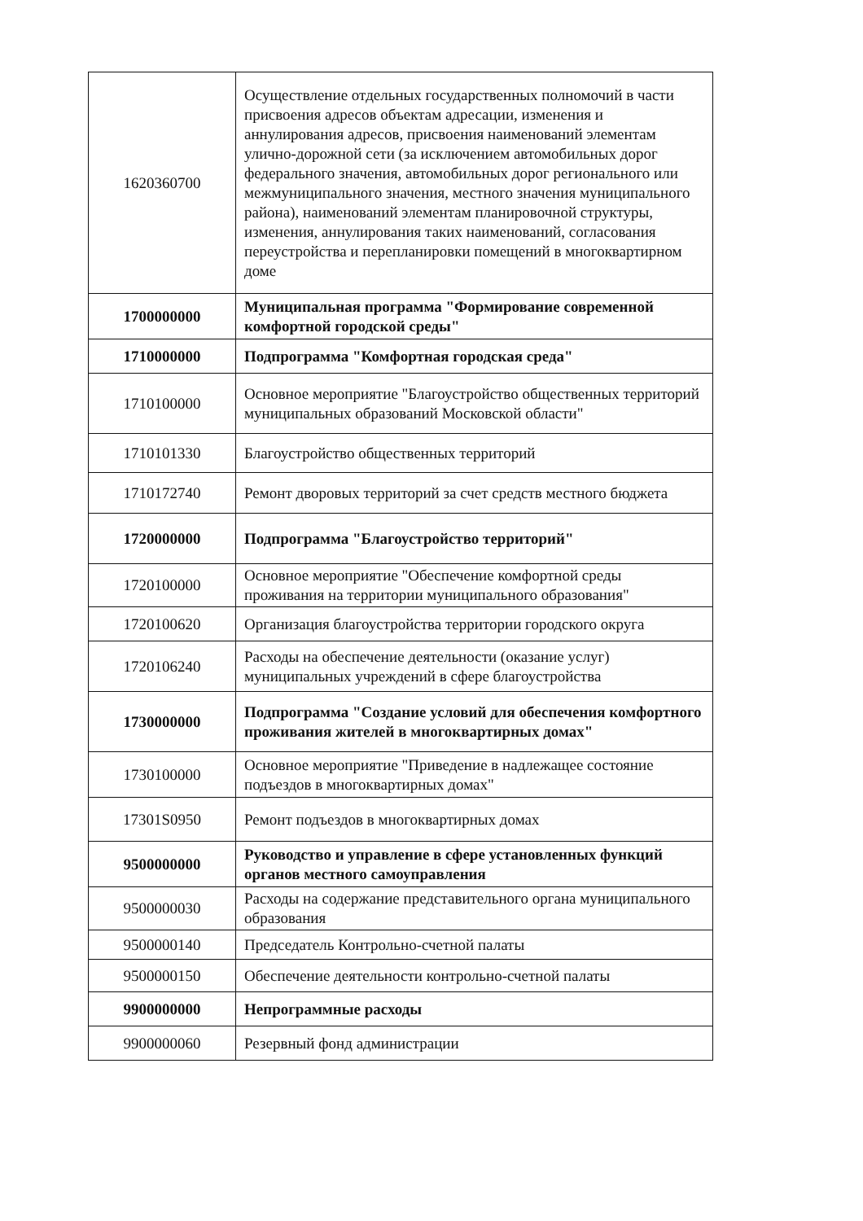| 1620360700 | Осуществление отдельных государственных полномочий в части присвоения адресов объектам адресации, изменения и аннулирования адресов, присвоения наименований элементам улично-дорожной сети (за исключением автомобильных дорог федерального значения, автомобильных дорог регионального или межмуниципального значения, местного значения муниципального района), наименований элементам планировочной структуры, изменения, аннулирования таких наименований, согласования переустройства и перепланировки помещений в многоквартирном доме |
| 1700000000 | Муниципальная программа "Формирование современной комфортной городской среды" |
| 1710000000 | Подпрограмма "Комфортная городская среда" |
| 1710100000 | Основное мероприятие "Благоустройство общественных территорий муниципальных образований Московской области" |
| 1710101330 | Благоустройство общественных территорий |
| 1710172740 | Ремонт дворовых территорий за счет средств местного бюджета |
| 1720000000 | Подпрограмма "Благоустройство территорий" |
| 1720100000 | Основное мероприятие "Обеспечение комфортной среды проживания на территории муниципального образования" |
| 1720100620 | Организация благоустройства территории городского округа |
| 1720106240 | Расходы на обеспечение деятельности (оказание услуг) муниципальных учреждений в сфере благоустройства |
| 1730000000 | Подпрограмма "Создание условий для обеспечения комфортного проживания жителей в многоквартирных домах" |
| 1730100000 | Основное мероприятие "Приведение в надлежащее состояние подъездов в многоквартирных домах" |
| 17301S0950 | Ремонт подъездов в многоквартирных домах |
| 9500000000 | Руководство и управление в сфере установленных функций органов местного самоуправления |
| 9500000030 | Расходы на содержание представительного органа муниципального образования |
| 9500000140 | Председатель Контрольно-счетной палаты |
| 9500000150 | Обеспечение деятельности контрольно-счетной палаты |
| 9900000000 | Непрограммные расходы |
| 9900000060 | Резервный фонд администрации |